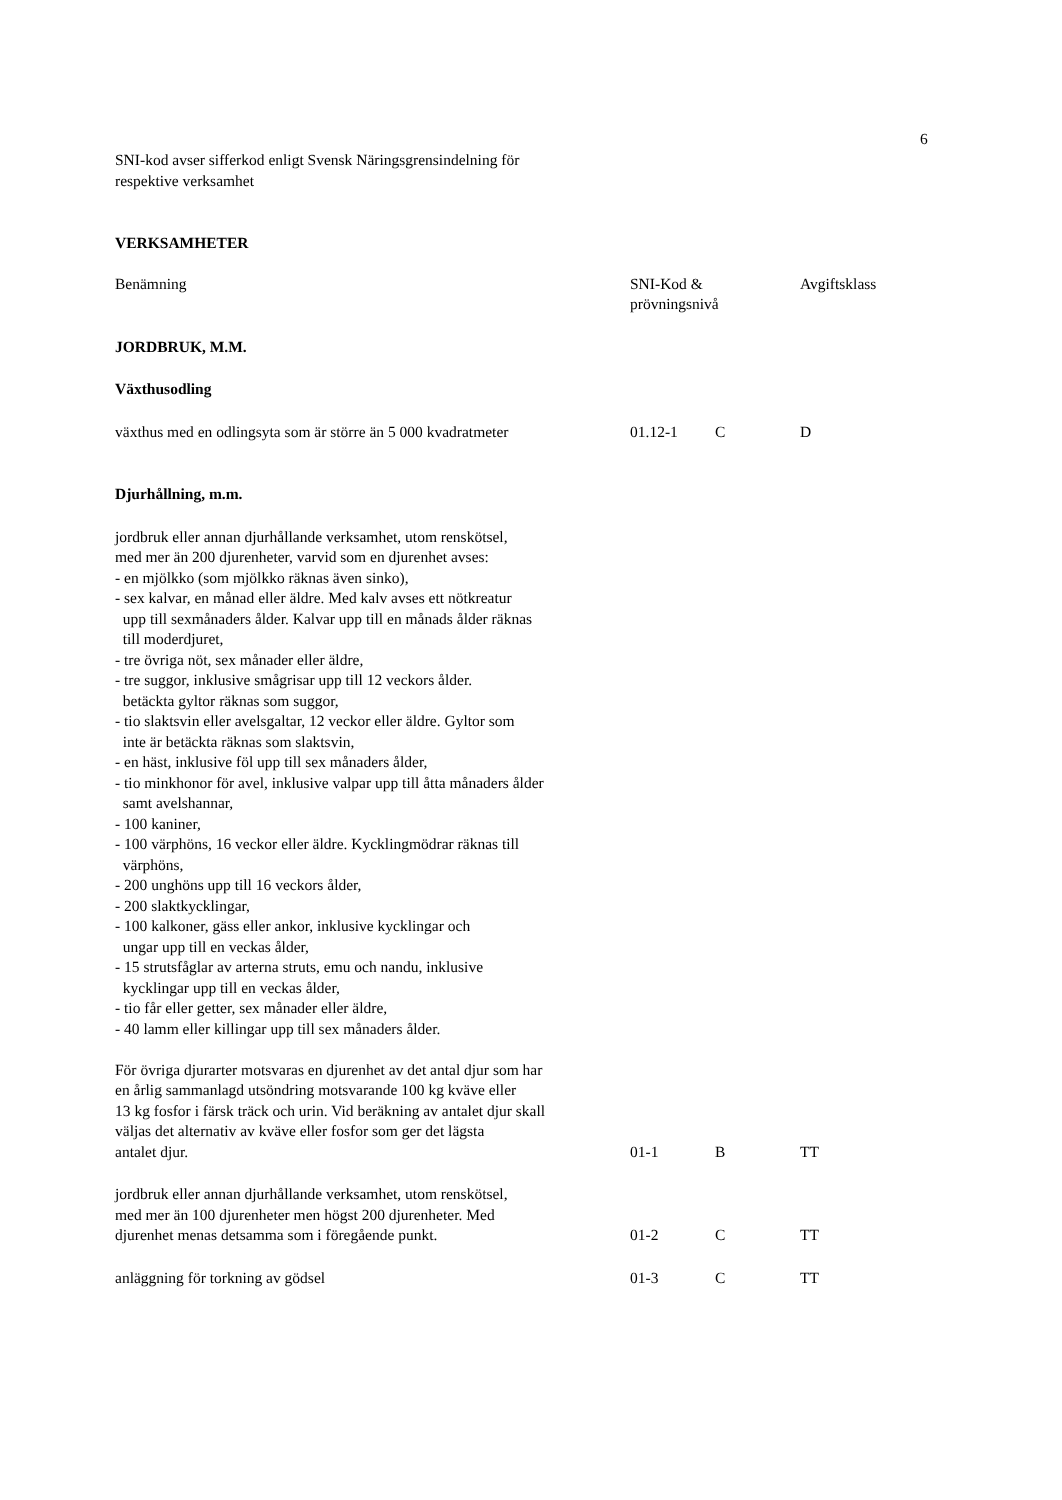6
SNI-kod avser sifferkod enligt Svensk Näringsgrensindelning för
respektive verksamhet
VERKSAMHETER
| Benämning | SNI-Kod & prövningsnivå | | Avgiftsklass |
| JORDBRUK, M.M. | | | |
| Växthusodling | | | |
| växthus med en odlingsyta som är större än 5 000 kvadratmeter | 01.12-1 | C | D |
| Djurhållning, m.m. | | | |
| jordbruk eller annan djurhållande verksamhet, utom renskötsel, med mer än 200 djurenheter, varvid som en djurenhet avses: - en mjölkko (som mjölkko räknas även sinko), - sex kalvar, en månad eller äldre. Med kalv avses ett nötkreatur upp till sexmånaders ålder. Kalvar upp till en månads ålder räknas till moderdjuret, - tre övriga nöt, sex månader eller äldre, - tre suggor, inklusive smågrisar upp till 12 veckors ålder. betäckta gyltor räknas som suggor, - tio slaktsvin eller avelsgaltar, 12 veckor eller äldre. Gyltor som inte är betäckta räknas som slaktsvin, - en häst, inklusive föl upp till sex månaders ålder, - tio minkhonor för avel, inklusive valpar upp till åtta månaders ålder samt avelshannar, - 100 kaniner, - 100 värphöns, 16 veckor eller äldre. Kycklingmödrar räknas till värphöns, - 200 unghöns upp till 16 veckors ålder, - 200 slaktkycklingar, - 100 kalkoner, gäss eller ankor, inklusive kycklingar och ungar upp till en veckas ålder, - 15 strutsfåglar av arterna struts, emu och nandu, inklusive kycklingar upp till en veckas ålder, - tio får eller getter, sex månader eller äldre, - 40 lamm eller killingar upp till sex månaders ålder. För övriga djurarter motsvaras en djurenhet av det antal djur som har en årlig sammanlagd utsöndring motsvarande 100 kg kväve eller 13 kg fosfor i färsk träck och urin. Vid beräkning av antalet djur skall väljas det alternativ av kväve eller fosfor som ger det lägsta antalet djur. | 01-1 | B | TT |
| jordbruk eller annan djurhållande verksamhet, utom renskötsel, med mer än 100 djurenheter men högst 200 djurenheter. Med djurenhet menas detsamma som i föregående punkt. | 01-2 | C | TT |
| anläggning för torkning av gödsel | 01-3 | C | TT |